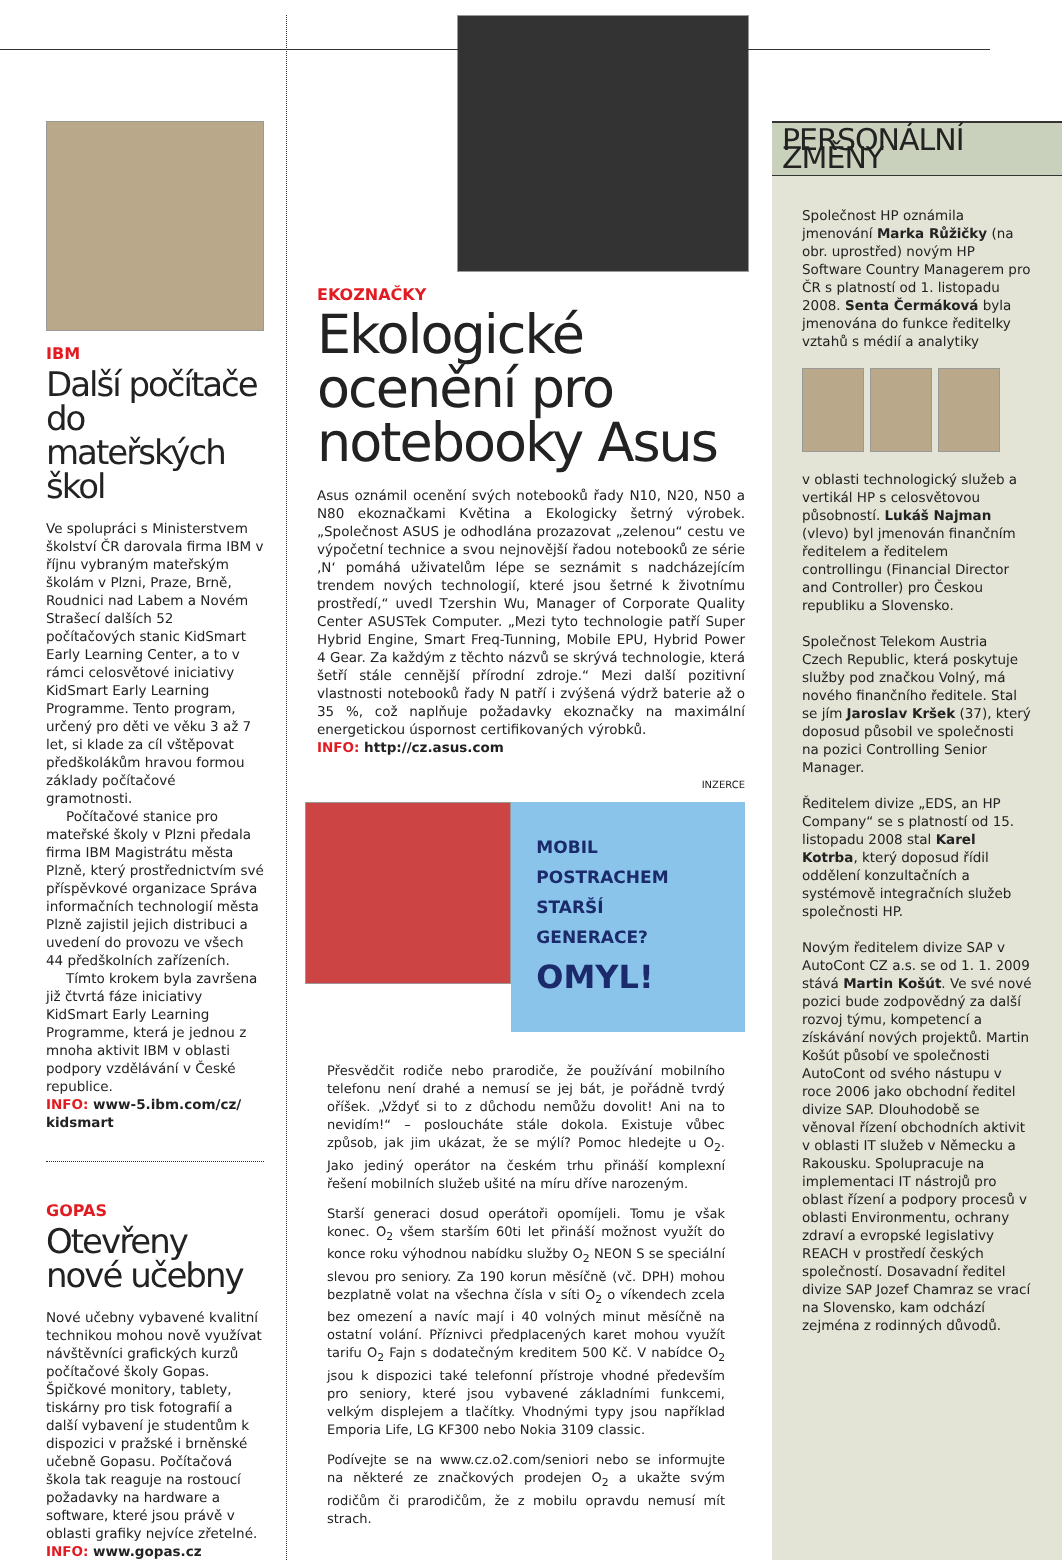IBM
Další počítače do mateřských škol
Ve spolupráci s Ministerstvem školství ČR darovala firma IBM v říjnu vybraným mateřským školám v Plzni, Praze, Brně, Roudnici nad Labem a Novém Strašecí dalších 52 počítačových stanic KidSmart Early Learning Center, a to v rámci celosvětové iniciativy KidSmart Early Learning Programme. Tento program, určený pro děti ve věku 3 až 7 let, si klade za cíl vštěpovat předškolákům hravou formou základy počítačové gramotnosti.
Počítačové stanice pro mateřské školy v Plzni předala firma IBM Magistrátu města Plzně, který prostřednictvím své příspěvkové organizace Správa informačních technologií města Plzně zajistil jejich distribuci a uvedení do provozu ve všech 44 předškolních zařízeních.
Tímto krokem byla završena již čtvrtá fáze iniciativy KidSmart Early Learning Programme, která je jednou z mnoha aktivit IBM v oblasti podpory vzdělávání v České republice.
INFO: www-5.ibm.com/cz/ kidsmart
GOPAS
Otevřeny nové učebny
Nové učebny vybavené kvalitní technikou mohou nově využívat návštěvníci grafických kurzů počítačové školy Gopas. Špičkové monitory, tablety, tiskárny pro tisk fotografií a další vybavení je studentům k dispozici v pražské i brněnské učebně Gopasu. Počítačová škola tak reaguje na rostoucí požadavky na hardware a software, které jsou právě v oblasti grafiky nejvíce zřetelné.
INFO: www.gopas.cz
EKOZNAČKY
Ekologické ocenění pro notebooky Asus
Asus oznámil ocenění svých notebooků řady N10, N20, N50 a N80 ekoznačkami Květina a Ekologicky šetrný výrobek. „Společnost ASUS je odhodlána prozazovat „zelenou“ cestu ve výpočetní technice a svou nejnovější řadou notebooků ze série ‚N‘ pomáhá uživatelům lépe se seznámit s nadcházejícím trendem nových technologií, které jsou šetrné k životnímu prostředí,“ uvedl Tzershin Wu, Manager of Corporate Quality Center ASUSTek Computer. „Mezi tyto technologie patří Super Hybrid Engine, Smart Freq-Tunning, Mobile EPU, Hybrid Power 4 Gear. Za každým z těchto názvů se skrývá technologie, která šetří stále cennější přírodní zdroje.“ Mezi další pozitivní vlastnosti notebooků řady N patří i zvýšená výdrž baterie až o 35 %, což naplňuje požadavky ekoznačky na maximální energetickou úspornost certifikovaných výrobků.
INFO: http://cz.asus.com
INZERCE
MOBIL POSTRACHEM STARŠÍ GENERACE?
OMYL!
Přesvědčit rodiče nebo prarodiče, že používání mobilního telefonu není drahé a nemusí se jej bát, je pořádně tvrdý oříšek. „Vždyť si to z důchodu nemůžu dovolit! Ani na to nevidím!“ – posloucháte stále dokola. Existuje vůbec způsob, jak jim ukázat, že se mýlí? Pomoc hledejte u O<sub>2</sub>. Jako jediný operátor na českém trhu přináší komplexní řešení mobilních služeb ušité na míru dříve narozeným.
Starší generaci dosud operátoři opomíjeli. Tomu je však konec. O<sub>2</sub> všem starším 60ti let přináší možnost využít do konce roku výhodnou nabídku služby O<sub>2</sub> NEON S se speciální slevou pro seniory. Za 190 korun měsíčně (vč. DPH) mohou bezplatně volat na všechna čísla v síti O<sub>2</sub> o víkendech zcela bez omezení a navíc mají i 40 volných minut měsíčně na ostatní volání. Příznivci předplacených karet mohou využít tarifu O<sub>2</sub> Fajn s dodatečným kreditem 500 Kč. V nabídce O<sub>2</sub> jsou k dispozici také telefonní přístroje vhodné především pro seniory, které jsou vybavené základními funkcemi, velkým displejem a tlačítky. Vhodnými typy jsou například Emporia Life, LG KF300 nebo Nokia 3109 classic.
Podívejte se na www.cz.o2.com/seniori nebo se informujte na některé ze značkových prodejen O<sub>2</sub> a ukažte svým rodičům či prarodičům, že z mobilu opravdu nemusí mít strach.
PERSONÁLNÍ ZMĚNY
Společnost HP oznámila jmenování Marka Růžičky (na obr. uprostřed) novým HP Software Country Managerem pro ČR s platností od 1. listopadu 2008. Senta Čermáková byla jmenována do funkce ředitelky vztahů s médií a analytiky
v oblasti technologický služeb a vertikál HP s celosvětovou působností. Lukáš Najman (vlevo) byl jmenován finančním ředitelem a ředitelem controllingu (Financial Director and Controller) pro Českou republiku a Slovensko.
Společnost Telekom Austria Czech Republic, která poskytuje služby pod značkou Volný, má nového finančního ředitele. Stal se jím Jaroslav Kršek (37), který doposud působil ve společnosti na pozici Controlling Senior Manager.
Ředitelem divize „EDS, an HP Company“ se s platností od 15. listopadu 2008 stal Karel Kotrba, který doposud řídil oddělení konzultačních a systémově integračních služeb společnosti HP.
Novým ředitelem divize SAP v AutoCont CZ a.s. se od 1. 1. 2009 stává Martin Košút. Ve své nové pozici bude zodpovědný za další rozvoj týmu, kompetencí a získávání nových projektů. Martin Košút působí ve společnosti AutoCont od svého nástupu v roce 2006 jako obchodní ředitel divize SAP. Dlouhodobě se věnoval řízení obchodních aktivit v oblasti IT služeb v Německu a Rakousku. Spolupracuje na implementaci IT nástrojů pro oblast řízení a podpory procesů v oblasti Environmentu, ochrany zdraví a evropské legislativy REACH v prostředí českých společností. Dosavadní ředitel divize SAP Jozef Chamraz se vrací na Slovensko, kam odchází zejména z rodinných důvodů.